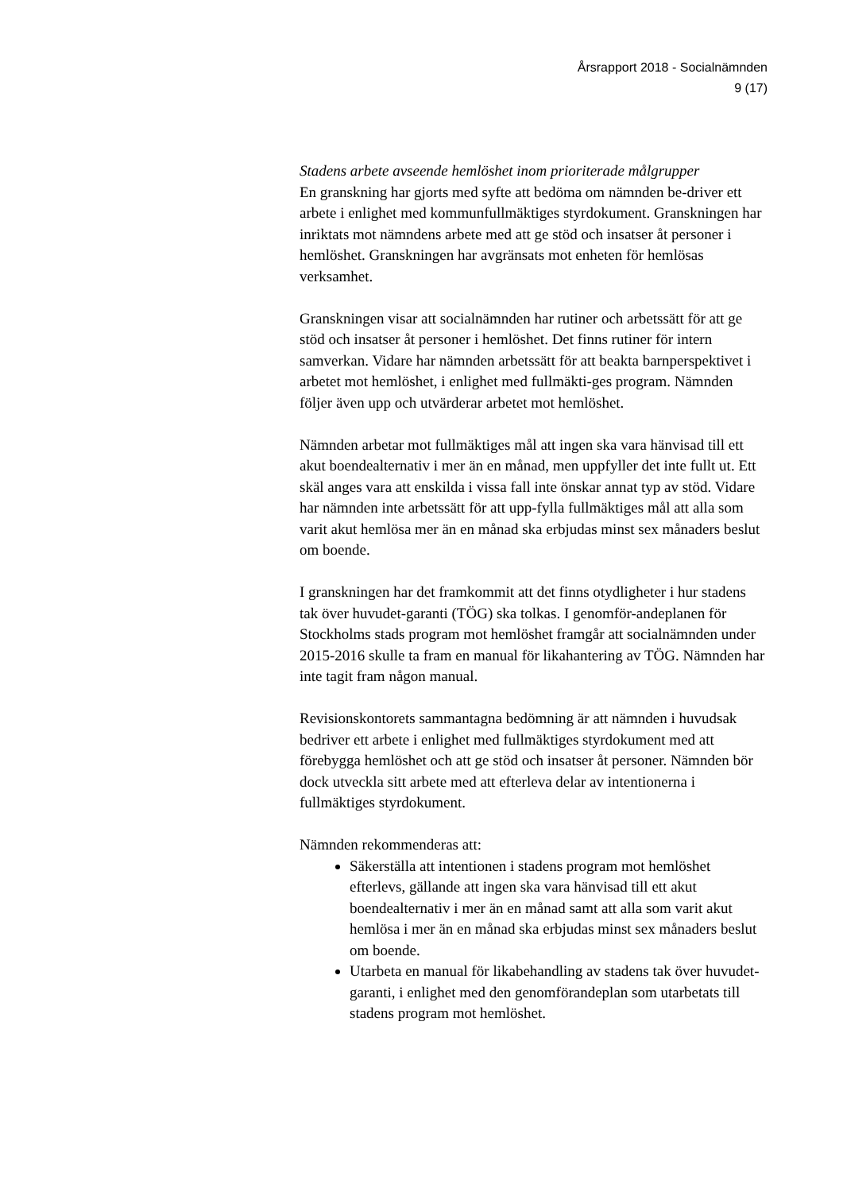Årsrapport 2018 - Socialnämnden
9 (17)
Stadens arbete avseende hemlöshet inom prioriterade målgrupper
En granskning har gjorts med syfte att bedöma om nämnden be-driver ett arbete i enlighet med kommunfullmäktiges styrdokument. Granskningen har inriktats mot nämndens arbete med att ge stöd och insatser åt personer i hemlöshet. Granskningen har avgränsats mot enheten för hemlösas verksamhet.
Granskningen visar att socialnämnden har rutiner och arbetssätt för att ge stöd och insatser åt personer i hemlöshet. Det finns rutiner för intern samverkan. Vidare har nämnden arbetssätt för att beakta barnperspektivet i arbetet mot hemlöshet, i enlighet med fullmäkti-ges program. Nämnden följer även upp och utvärderar arbetet mot hemlöshet.
Nämnden arbetar mot fullmäktiges mål att ingen ska vara hänvisad till ett akut boendealternativ i mer än en månad, men uppfyller det inte fullt ut. Ett skäl anges vara att enskilda i vissa fall inte önskar annat typ av stöd. Vidare har nämnden inte arbetssätt för att upp-fylla fullmäktiges mål att alla som varit akut hemlösa mer än en månad ska erbjudas minst sex månaders beslut om boende.
I granskningen har det framkommit att det finns otydligheter i hur stadens tak över huvudet-garanti (TÖG) ska tolkas. I genomför-andeplanen för Stockholms stads program mot hemlöshet framgår att socialnämnden under 2015-2016 skulle ta fram en manual för likahantering av TÖG. Nämnden har inte tagit fram någon manual.
Revisionskontorets sammantagna bedömning är att nämnden i huvudsak bedriver ett arbete i enlighet med fullmäktiges styrdokument med att förebygga hemlöshet och att ge stöd och insatser åt personer. Nämnden bör dock utveckla sitt arbete med att efterleva delar av intentionerna i fullmäktiges styrdokument.
Nämnden rekommenderas att:
Säkerställa att intentionen i stadens program mot hemlöshet efterlevs, gällande att ingen ska vara hänvisad till ett akut boendealternativ i mer än en månad samt att alla som varit akut hemlösa i mer än en månad ska erbjudas minst sex månaders beslut om boende.
Utarbeta en manual för likabehandling av stadens tak över huvudet-garanti, i enlighet med den genomförandeplan som utarbetats till stadens program mot hemlöshet.